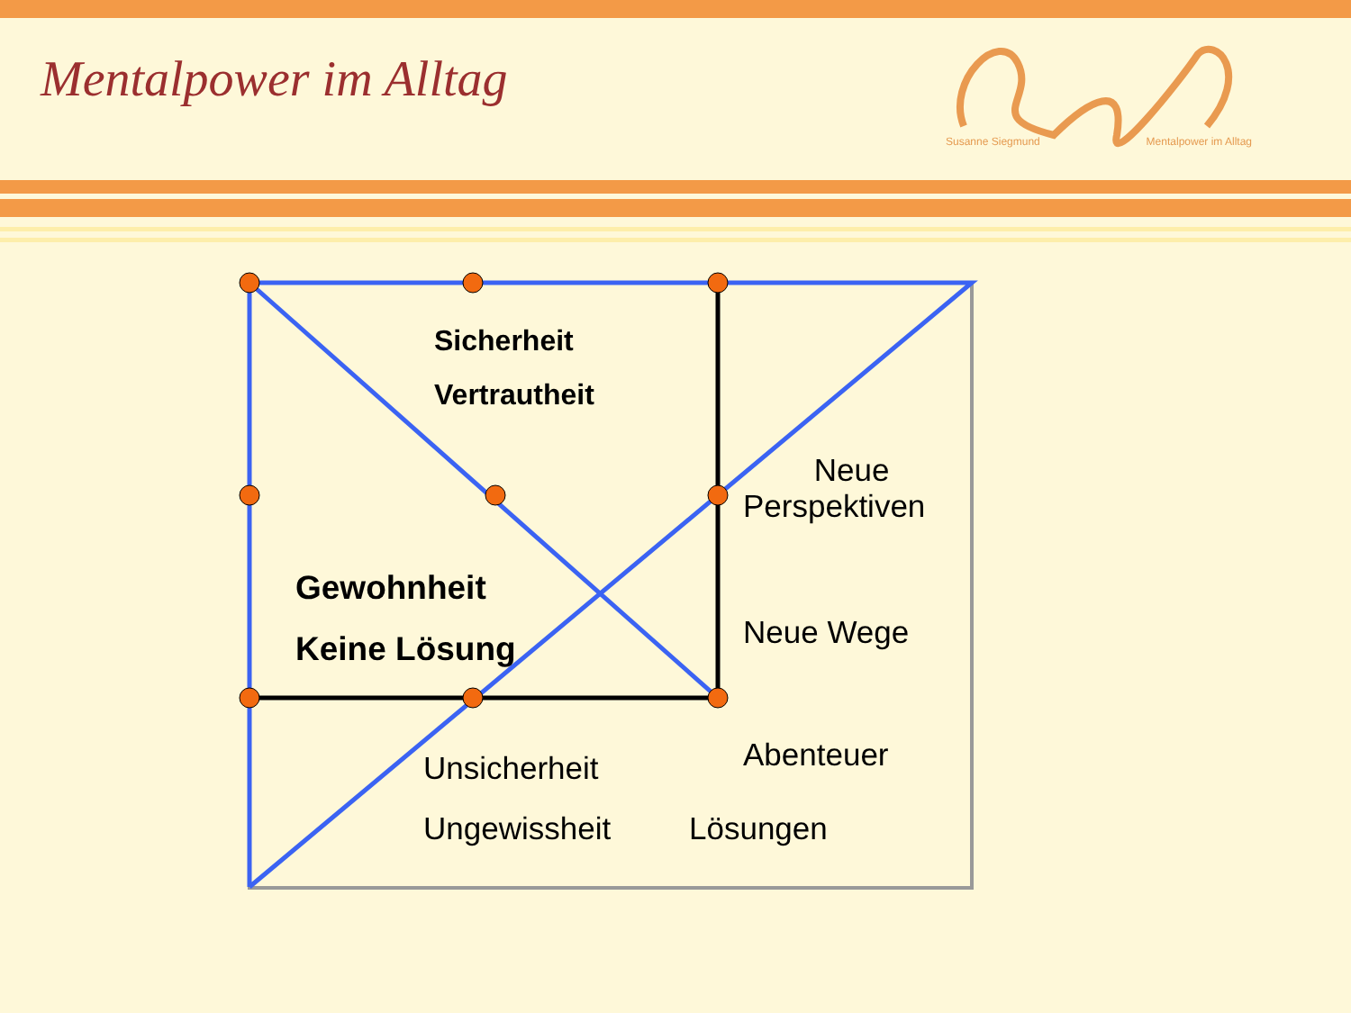Mentalpower im Alltag
Susanne Siegmund Mentalpower im Alltag
Sicherheit
Vertrautheit
Neue
Perspektiven
Gewohnheit
Keine Lösung Neue Wege
Abenteuer
Unsicherheit
Ungewissheit Lösungen